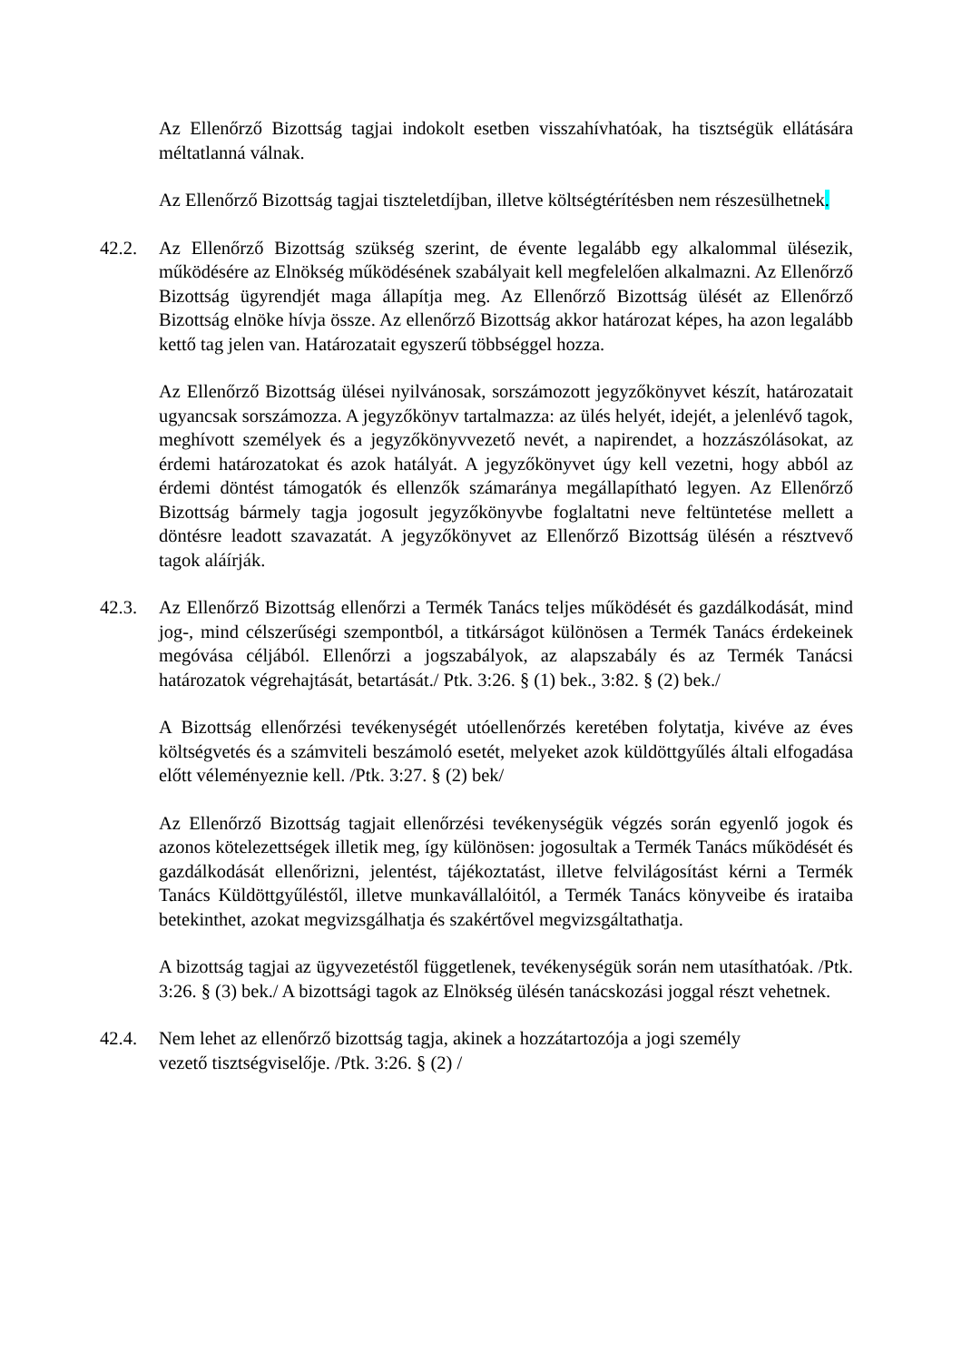Az Ellenőrző Bizottság tagjai indokolt esetben visszahívhatóak, ha tisztségük ellátására méltatlanná válnak.
Az Ellenőrző Bizottság tagjai tiszteletdíjban, illetve költségtérítésben nem részesülhetnek.
42.2. Az Ellenőrző Bizottság szükség szerint, de évente legalább egy alkalommal ülésezik, működésére az Elnökség működésének szabályait kell megfelelően alkalmazni. Az Ellenőrző Bizottság ügyrendjét maga állapítja meg. Az Ellenőrző Bizottság ülését az Ellenőrző Bizottság elnöke hívja össze. Az ellenőrző Bizottság akkor határozat képes, ha azon legalább kettő tag jelen van. Határozatait egyszerű többséggel hozza.
Az Ellenőrző Bizottság ülései nyilvánosak, sorszámozott jegyzőkönyvet készít, határozatait ugyancsak sorszámozza. A jegyzőkönyv tartalmazza: az ülés helyét, idejét, a jelenlévő tagok, meghívott személyek és a jegyzőkönyvvezető nevét, a napirendet, a hozzászólásokat, az érdemi határozatokat és azok hatályát. A jegyzőkönyvet úgy kell vezetni, hogy abból az érdemi döntést támogatók és ellenzők számaránya megállapítható legyen. Az Ellenőrző Bizottság bármely tagja jogosult jegyzőkönyvbe foglaltatni neve feltüntetése mellett a döntésre leadott szavazatát. A jegyzőkönyvet az Ellenőrző Bizottság ülésén a résztvevő tagok aláírják.
42.3. Az Ellenőrző Bizottság ellenőrzi a Termék Tanács teljes működését és gazdálkodását, mind jog-, mind célszerűségi szempontból, a titkárságot különösen a Termék Tanács érdekeinek megóvása céljából. Ellenőrzi a jogszabályok, az alapszabály és az Termék Tanácsi határozatok végrehajtását, betartását./ Ptk. 3:26. § (1) bek., 3:82. § (2) bek./
A Bizottság ellenőrzési tevékenységét utóellenőrzés keretében folytatja, kivéve az éves költségvetés és a számviteli beszámoló esetét, melyeket azok küldöttgyűlés általi elfogadása előtt véleményeznie kell. /Ptk. 3:27. § (2) bek/
Az Ellenőrző Bizottság tagjait ellenőrzési tevékenységük végzés során egyenlő jogok és azonos kötelezettségek illetik meg, így különösen: jogosultak a Termék Tanács működését és gazdálkodását ellenőrizni, jelentést, tájékoztatást, illetve felvilágosítást kérni a Termék Tanács Küldöttgyűléstől, illetve munkavállalóitól, a Termék Tanács könyveibe és irataiba betekinthet, azokat megvizsgálhatja és szakértővel megvizsgáltathatja.
A bizottság tagjai az ügyvezetéstől függetlenek, tevékenységük során nem utasíthatóak. /Ptk. 3:26. § (3) bek./ A bizottsági tagok az Elnökség ülésén tanácskozási joggal részt vehetnek.
42.4. Nem lehet az ellenőrző bizottság tagja, akinek a hozzátartozója a jogi személy
vezető tisztségviselője. /Ptk. 3:26. § (2) /